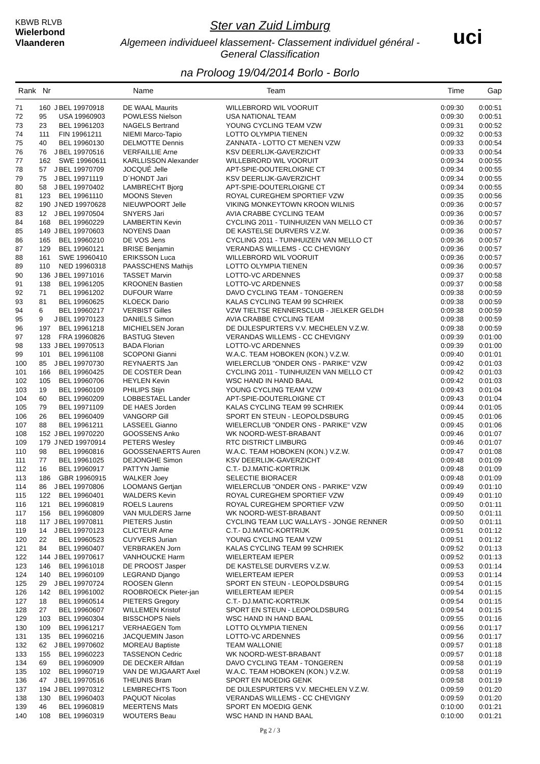KBWB RLVB
Wielerbond Vlaanderen
uci
Ster van Zuid Limburg
Algemeen individueel klassement- Classement individuel général -
General Classification
na Proloog 19/04/2014 Borlo - Borlo
| Rank | Nr | | | Name | Team | Time | Gap |
| --- | --- | --- | --- | --- | --- | --- | --- |
| 71 | 160 | J | BEL 19970918 | DE WAAL Maurits | WILLEBRORD WIL VOORUIT | 0:09:30 | 0:00:51 |
| 72 | 95 | | USA 19960903 | POWLESS Nielson | USA NATIONAL TEAM | 0:09:30 | 0:00:51 |
| 73 | 23 | | BEL 19961203 | NAGELS Bertrand | YOUNG CYCLING TEAM VZW | 0:09:31 | 0:00:52 |
| 74 | 111 | | FIN 19961211 | NIEMI Marco-Tapio | LOTTO OLYMPIA TIENEN | 0:09:32 | 0:00:53 |
| 75 | 40 | | BEL 19960130 | DELMOTTE Dennis | ZANNATA - LOTTO CT MENEN VZW | 0:09:33 | 0:00:54 |
| 76 | 76 | J | BEL 19970516 | VERFAILLIE Arne | KSV DEERLIJK-GAVERZICHT | 0:09:33 | 0:00:54 |
| 77 | 162 | | SWE 19960611 | KARLLISSON Alexander | WILLEBRORD WIL VOORUIT | 0:09:34 | 0:00:55 |
| 78 | 57 | J | BEL 19970709 | JOCQUÉ Jelle | APT-SPIE-DOUTERLOIGNE CT | 0:09:34 | 0:00:55 |
| 79 | 75 | J | BEL 19971119 | D´HONDT Jari | KSV DEERLIJK-GAVERZICHT | 0:09:34 | 0:00:55 |
| 80 | 58 | J | BEL 19970402 | LAMBRECHT Bjorg | APT-SPIE-DOUTERLOIGNE CT | 0:09:34 | 0:00:55 |
| 81 | 123 | | BEL 19961110 | MOONS Steven | ROYAL CUREGHEM SPORTIEF VZW | 0:09:35 | 0:00:56 |
| 82 | 190 | J | NED 19970628 | NIEUWPOORT Jelle | VIKING MONKEYTOWN KROON WILNIS | 0:09:36 | 0:00:57 |
| 83 | 12 | J | BEL 19970504 | SNYERS Jari | AVIA CRABBE CYCLING TEAM | 0:09:36 | 0:00:57 |
| 84 | 168 | | BEL 19960229 | LAMBERTIN Kevin | CYCLING 2011 - TUINHUIZEN VAN MELLO CT | 0:09:36 | 0:00:57 |
| 85 | 149 | J | BEL 19970603 | NOYENS Daan | DE KASTELSE DURVERS V.Z.W. | 0:09:36 | 0:00:57 |
| 86 | 165 | | BEL 19960210 | DE VOS Jens | CYCLING 2011 - TUINHUIZEN VAN MELLO CT | 0:09:36 | 0:00:57 |
| 87 | 129 | | BEL 19960121 | BRISE Benjamin | VERANDAS WILLEMS - CC CHEVIGNY | 0:09:36 | 0:00:57 |
| 88 | 161 | | SWE 19960410 | ERIKSSON Luca | WILLEBRORD WIL VOORUIT | 0:09:36 | 0:00:57 |
| 89 | 110 | | NED 19960318 | PAASSCHENS Mathijs | LOTTO OLYMPIA TIENEN | 0:09:36 | 0:00:57 |
| 90 | 136 | J | BEL 19971016 | TASSET Marvin | LOTTO-VC ARDENNES | 0:09:37 | 0:00:58 |
| 91 | 138 | | BEL 19961205 | KROONEN Bastien | LOTTO-VC ARDENNES | 0:09:37 | 0:00:58 |
| 92 | 71 | | BEL 19961202 | DUFOUR Warre | DAVO CYCLING TEAM - TONGEREN | 0:09:38 | 0:00:59 |
| 93 | 81 | | BEL 19960625 | KLOECK Dario | KALAS CYCLING TEAM 99 SCHRIEK | 0:09:38 | 0:00:59 |
| 94 | 6 | | BEL 19960217 | VERBIST Gilles | VZW TIELTSE RENNERSCLUB - JIELKER GELDH | 0:09:38 | 0:00:59 |
| 95 | 9 | J | BEL 19970123 | DANIELS Simon | AVIA CRABBE CYCLING TEAM | 0:09:38 | 0:00:59 |
| 96 | 197 | | BEL 19961218 | MICHIELSEN Joran | DE DIJLESPURTERS V.V. MECHELEN V.Z.W. | 0:09:38 | 0:00:59 |
| 97 | 128 | | FRA 19960826 | BASTUG Steven | VERANDAS WILLEMS - CC CHEVIGNY | 0:09:39 | 0:01:00 |
| 98 | 133 | J | BEL 19970513 | BADA Florian | LOTTO-VC ARDENNES | 0:09:39 | 0:01:00 |
| 99 | 101 | | BEL 19961108 | SCOPONI Gianni | W.A.C. TEAM HOBOKEN (KON.) V.Z.W. | 0:09:40 | 0:01:01 |
| 100 | 85 | J | BEL 19970730 | REYNAERTS Jan | WIELERCLUB "ONDER ONS - PARIKE" VZW | 0:09:42 | 0:01:03 |
| 101 | 166 | | BEL 19960425 | DE COSTER Dean | CYCLING 2011 - TUINHUIZEN VAN MELLO CT | 0:09:42 | 0:01:03 |
| 102 | 105 | | BEL 19960706 | HEYLEN Kevin | WSC HAND IN HAND BAAL | 0:09:42 | 0:01:03 |
| 103 | 19 | | BEL 19960109 | PHILIPS Stijn | YOUNG CYCLING TEAM VZW | 0:09:43 | 0:01:04 |
| 104 | 60 | | BEL 19960209 | LOBBESTAEL Lander | APT-SPIE-DOUTERLOIGNE CT | 0:09:43 | 0:01:04 |
| 105 | 79 | | BEL 19971109 | DE HAES Jorden | KALAS CYCLING TEAM 99 SCHRIEK | 0:09:44 | 0:01:05 |
| 106 | 26 | | BEL 19960409 | VANGORP Gill | SPORT EN STEUN - LEOPOLDSBURG | 0:09:45 | 0:01:06 |
| 107 | 88 | | BEL 19961211 | LASSEEL Gianno | WIELERCLUB "ONDER ONS - PARIKE" VZW | 0:09:45 | 0:01:06 |
| 108 | 152 | J | BEL 19970220 | GOOSSENS Anko | WK NOORD-WEST-BRABANT | 0:09:46 | 0:01:07 |
| 109 | 179 | J | NED 19970914 | PETERS Wesley | RTC DISTRICT LIMBURG | 0:09:46 | 0:01:07 |
| 110 | 98 | | BEL 19960816 | GOOSSENAERTS Auren | W.A.C. TEAM HOBOKEN (KON.) V.Z.W. | 0:09:47 | 0:01:08 |
| 111 | 77 | | BEL 19961025 | DEJONGHE Simon | KSV DEERLIJK-GAVERZICHT | 0:09:48 | 0:01:09 |
| 112 | 16 | | BEL 19960917 | PATTYN Jamie | C.T.- DJ.MATIC-KORTRIJK | 0:09:48 | 0:01:09 |
| 113 | 186 | | GBR 19960915 | WALKER Joey | SELECTIE BIORACER | 0:09:48 | 0:01:09 |
| 114 | 86 | J | BEL 19970806 | LOOMANS Gertjan | WIELERCLUB "ONDER ONS - PARIKE" VZW | 0:09:49 | 0:01:10 |
| 115 | 122 | | BEL 19960401 | WALDERS Kevin | ROYAL CUREGHEM SPORTIEF VZW | 0:09:49 | 0:01:10 |
| 116 | 121 | | BEL 19960819 | ROELS Laurens | ROYAL CUREGHEM SPORTIEF VZW | 0:09:50 | 0:01:11 |
| 117 | 156 | | BEL 19960809 | VAN MULDERS Jarne | WK NOORD-WEST-BRABANT | 0:09:50 | 0:01:11 |
| 118 | 117 | J | BEL 19970811 | PIETERS Justin | CYCLING TEAM LUC WALLAYS - JONGE RENNER | 0:09:50 | 0:01:11 |
| 119 | 14 | J | BEL 19970123 | CLICTEUR Arne | C.T.- DJ.MATIC-KORTRIJK | 0:09:51 | 0:01:12 |
| 120 | 22 | | BEL 19960523 | CUYVERS Jurian | YOUNG CYCLING TEAM VZW | 0:09:51 | 0:01:12 |
| 121 | 84 | | BEL 19960407 | VERBRAKEN Jorn | KALAS CYCLING TEAM 99 SCHRIEK | 0:09:52 | 0:01:13 |
| 122 | 144 | J | BEL 19970617 | VANHOUCKE Harm | WIELERTEAM IEPER | 0:09:52 | 0:01:13 |
| 123 | 146 | | BEL 19961018 | DE PROOST Jasper | DE KASTELSE DURVERS V.Z.W. | 0:09:53 | 0:01:14 |
| 124 | 140 | | BEL 19960109 | LEGRAND Django | WIELERTEAM IEPER | 0:09:53 | 0:01:14 |
| 125 | 29 | J | BEL 19970724 | ROOSEN Glenn | SPORT EN STEUN - LEOPOLDSBURG | 0:09:54 | 0:01:15 |
| 126 | 142 | | BEL 19961002 | ROOBROECK Pieter-jan | WIELERTEAM IEPER | 0:09:54 | 0:01:15 |
| 127 | 18 | | BEL 19960514 | PIETERS Gregory | C.T.- DJ.MATIC-KORTRIJK | 0:09:54 | 0:01:15 |
| 128 | 27 | | BEL 19960607 | WILLEMEN Kristof | SPORT EN STEUN - LEOPOLDSBURG | 0:09:54 | 0:01:15 |
| 129 | 103 | | BEL 19960304 | BISSCHOPS Niels | WSC HAND IN HAND BAAL | 0:09:55 | 0:01:16 |
| 130 | 109 | | BEL 19961217 | VERHAEGEN Tom | LOTTO OLYMPIA TIENEN | 0:09:56 | 0:01:17 |
| 131 | 135 | | BEL 19960216 | JACQUEMIN Jason | LOTTO-VC ARDENNES | 0:09:56 | 0:01:17 |
| 132 | 62 | J | BEL 19970602 | MOREAU Baptiste | TEAM WALLONIE | 0:09:57 | 0:01:18 |
| 133 | 155 | | BEL 19960223 | TASSENON Cedric | WK NOORD-WEST-BRABANT | 0:09:57 | 0:01:18 |
| 134 | 69 | | BEL 19960909 | DE DECKER Alfdan | DAVO CYCLING TEAM - TONGEREN | 0:09:58 | 0:01:19 |
| 135 | 102 | | BEL 19960719 | VAN DE WIJGAART Axel | W.A.C. TEAM HOBOKEN (KON.) V.Z.W. | 0:09:58 | 0:01:19 |
| 136 | 47 | J | BEL 19970516 | THEUNIS Bram | SPORT EN MOEDIG GENK | 0:09:58 | 0:01:19 |
| 137 | 194 | J | BEL 19970312 | LEMBRECHTS Toon | DE DIJLESPURTERS V.V. MECHELEN V.Z.W. | 0:09:59 | 0:01:20 |
| 138 | 130 | | BEL 19960403 | PAQUOT Nicolas | VERANDAS WILLEMS - CC CHEVIGNY | 0:09:59 | 0:01:20 |
| 139 | 46 | | BEL 19960819 | MEERTENS Mats | SPORT EN MOEDIG GENK | 0:10:00 | 0:01:21 |
| 140 | 108 | | BEL 19960319 | WOUTERS Beau | WSC HAND IN HAND BAAL | 0:10:00 | 0:01:21 |
Pg 2 / 3